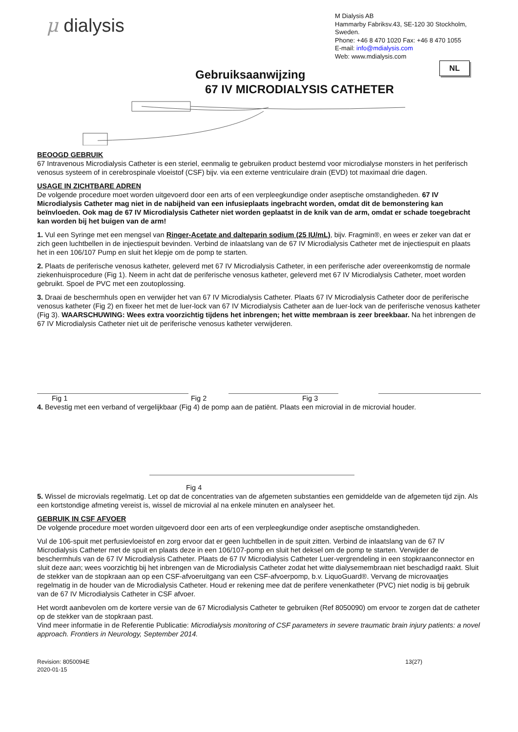μ dialysis
M Dialysis AB
Hammarby Fabriksv.43, SE-120 30 Stockholm, Sweden.
Phone: +46 8 470 1020 Fax: +46 8 470 1055
E-mail: info@mdialysis.com
Web: www.mdialysis.com
NL
Gebruiksaanwijzing
67 IV MICRODIALYSIS CATHETER
BEOOGD GEBRUIK
67 Intravenous Microdialysis Catheter is een steriel, eenmalig te gebruiken product bestemd voor microdialyse monsters in het periferisch venosus systeem of in cerebrospinale vloeistof (CSF) bijv. via een externe ventriculaire drain (EVD) tot maximaal drie dagen.
USAGE IN ZICHTBARE ADREN
De volgende procedure moet worden uitgevoerd door een arts of een verpleegkundige onder aseptische omstandigheden. 67 IV Microdialysis Catheter mag niet in de nabijheid van een infusieplaats ingebracht worden, omdat dit de bemonstering kan beïnvloeden. Ook mag de 67 IV Microdialysis Catheter niet worden geplaatst in de knik van de arm, omdat er schade toegebracht kan worden bij het buigen van de arm!
1. Vul een Syringe met een mengsel van Ringer-Acetate and dalteparin sodium (25 IU/mL), bijv. Fragmin®, en wees er zeker van dat er zich geen luchtbellen in de injectiespuit bevinden. Verbind de inlaatslang van de 67 IV Microdialysis Catheter met de injectiespuit en plaats het in een 106/107 Pump en sluit het klepje om de pomp te starten.
2. Plaats de periferische venosus katheter, geleverd met 67 IV Microdialysis Catheter, in een periferische ader overeenkomstig de normale ziekenhuisprocedure (Fig 1). Neem in acht dat de periferische venosus katheter, geleverd met 67 IV Microdialysis Catheter, moet worden gebruikt. Spoel de PVC met een zoutoplossing.
3. Draai de beschermhuls open en verwijder het van 67 IV Microdialysis Catheter. Plaats 67 IV Microdialysis Catheter door de periferische venosus katheter (Fig 2) en fixeer het met de luer-lock van 67 IV Microdialysis Catheter aan de luer-lock van de periferische venosus katheter (Fig 3). WAARSCHUWING: Wees extra voorzichtig tijdens het inbrengen; het witte membraan is zeer breekbaar. Na het inbrengen de 67 IV Microdialysis Catheter niet uit de periferische venosus katheter verwijderen.
Fig 1 Fig 2 Fig 3
4. Bevestig met een verband of vergelijkbaar (Fig 4) de pomp aan de patiënt. Plaats een microvial in de microvial houder.
Fig 4
5. Wissel de microvials regelmatig. Let op dat de concentraties van de afgemeten substanties een gemiddelde van de afgemeten tijd zijn. Als een kortstondige afmeting vereist is, wissel de microvial al na enkele minuten en analyseer het.
GEBRUIK IN CSF AFVOER
De volgende procedure moet worden uitgevoerd door een arts of een verpleegkundige onder aseptische omstandigheden.
Vul de 106-spuit met perfusievloeistof en zorg ervoor dat er geen luchtbellen in de spuit zitten. Verbind de inlaatslang van de 67 IV Microdialysis Catheter met de spuit en plaats deze in een 106/107-pomp en sluit het deksel om de pomp te starten. Verwijder de beschermhuls van de 67 IV Microdialysis Catheter. Plaats de 67 IV Microdialysis Catheter Luer-vergrendeling in een stopkraanconnector en sluit deze aan; wees voorzichtig bij het inbrengen van de Microdialysis Catheter zodat het witte dialysemembraan niet beschadigd raakt. Sluit de stekker van de stopkraan aan op een CSF-afvoeruitgang van een CSF-afvoerpomp, b.v. LiquoGuard®. Vervang de microvaatjes regelmatig in de houder van de Microdialysis Catheter. Houd er rekening mee dat de perifere venenkatheter (PVC) niet nodig is bij gebruik van de 67 IV Microdialysis Catheter in CSF afvoer.
Het wordt aanbevolen om de kortere versie van de 67 Microdialysis Catheter te gebruiken (Ref 8050090) om ervoor te zorgen dat de catheter op de stekker van de stopkraan past.
Vind meer informatie in de Referentie Publicatie: Microdialysis monitoring of CSF parameters in severe traumatic brain injury patients: a novel approach. Frontiers in Neurology, September 2014.
Revision: 8050094E
2020-01-15 13(27)